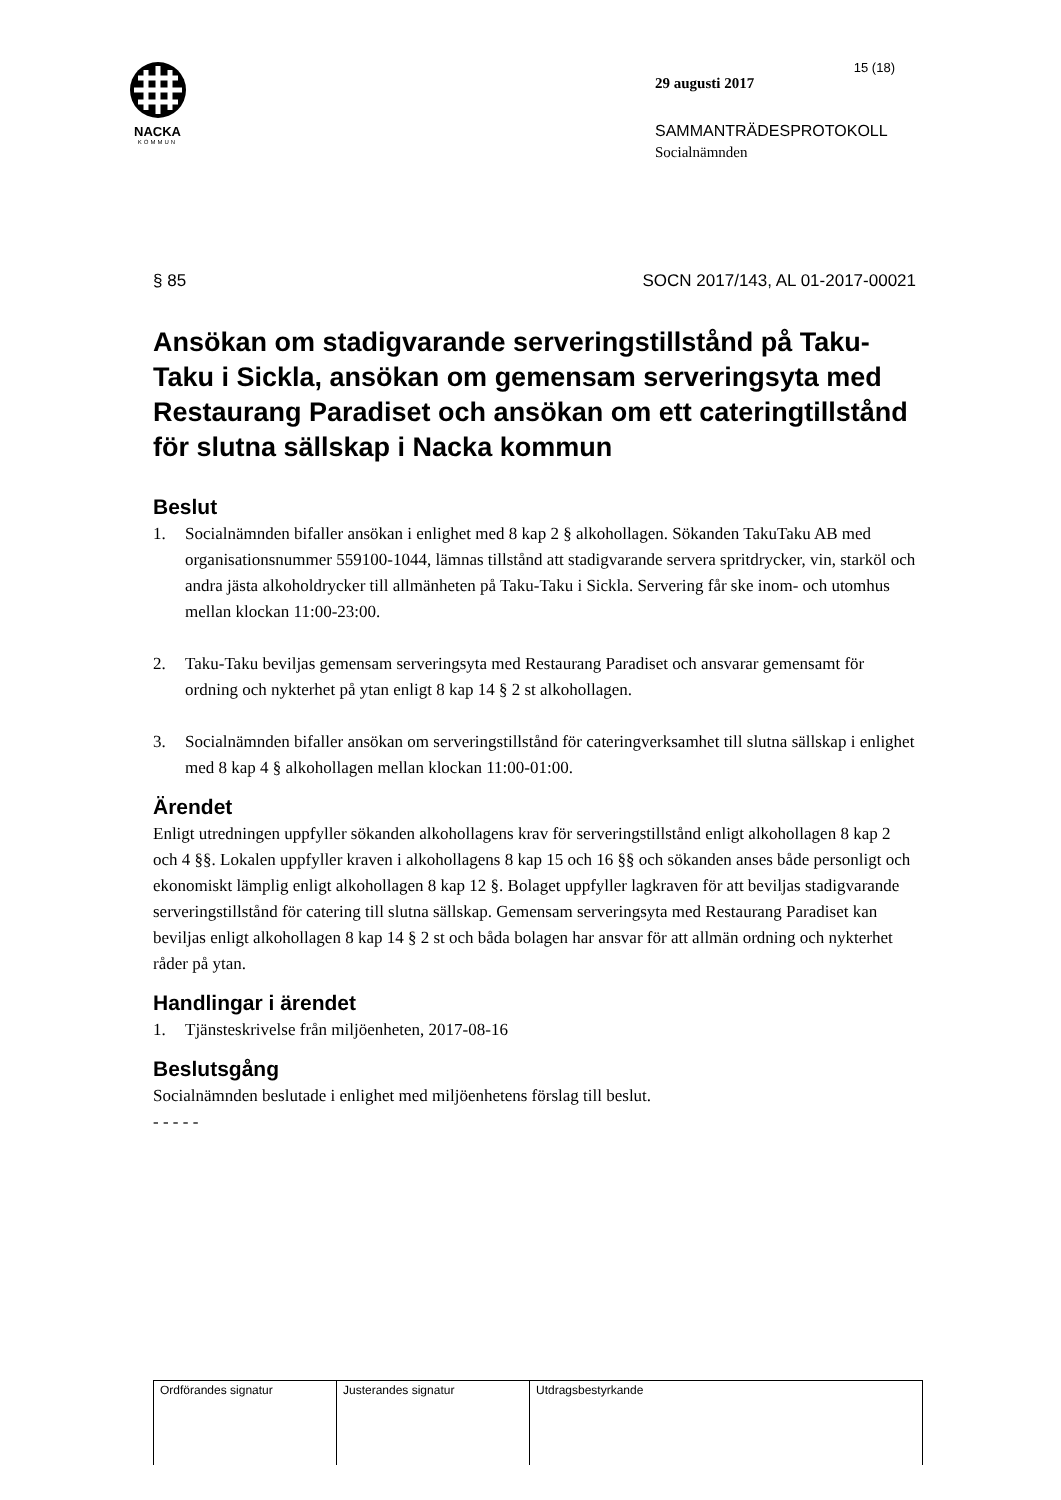NACKA
KOMMUN
15 (18)
29 augusti 2017
SAMMANTRÄDESPROTOKOLL
Socialnämnden
§ 85 SOCN 2017/143, AL 01-2017-00021
Ansökan om stadigvarande serveringstillstånd på Taku-Taku i Sickla, ansökan om gemensam serveringsyta med Restaurang Paradiset och ansökan om ett cateringtillstånd för slutna sällskap i Nacka kommun
Beslut
1. Socialnämnden bifaller ansökan i enlighet med 8 kap 2 § alkohollagen. Sökanden TakuTaku AB med organisationsnummer 559100-1044, lämnas tillstånd att stadigvarande servera spritdrycker, vin, starköl och andra jästa alkoholdrycker till allmänheten på Taku-Taku i Sickla. Servering får ske inom- och utomhus mellan klockan 11:00-23:00.
2. Taku-Taku beviljas gemensam serveringsyta med Restaurang Paradiset och ansvarar gemensamt för ordning och nykterhet på ytan enligt 8 kap 14 § 2 st alkohollagen.
3. Socialnämnden bifaller ansökan om serveringstillstånd för cateringverksamhet till slutna sällskap i enlighet med 8 kap 4 § alkohollagen mellan klockan 11:00-01:00.
Ärendet
Enligt utredningen uppfyller sökanden alkohollagens krav för serveringstillstånd enligt alkohollagen 8 kap 2 och 4 §§. Lokalen uppfyller kraven i alkohollagens 8 kap 15 och 16 §§ och sökanden anses både personligt och ekonomiskt lämplig enligt alkohollagen 8 kap 12 §. Bolaget uppfyller lagkraven för att beviljas stadigvarande serveringstillstånd för catering till slutna sällskap. Gemensam serveringsyta med Restaurang Paradiset kan beviljas enligt alkohollagen 8 kap 14 § 2 st och båda bolagen har ansvar för att allmän ordning och nykterhet råder på ytan.
Handlingar i ärendet
1. Tjänsteskrivelse från miljöenheten, 2017-08-16
Beslutsgång
Socialnämnden beslutade i enlighet med miljöenhetens förslag till beslut.
- - - - -
| Ordförandes signatur | Justerandes signatur | Utdragsbestyrkande |